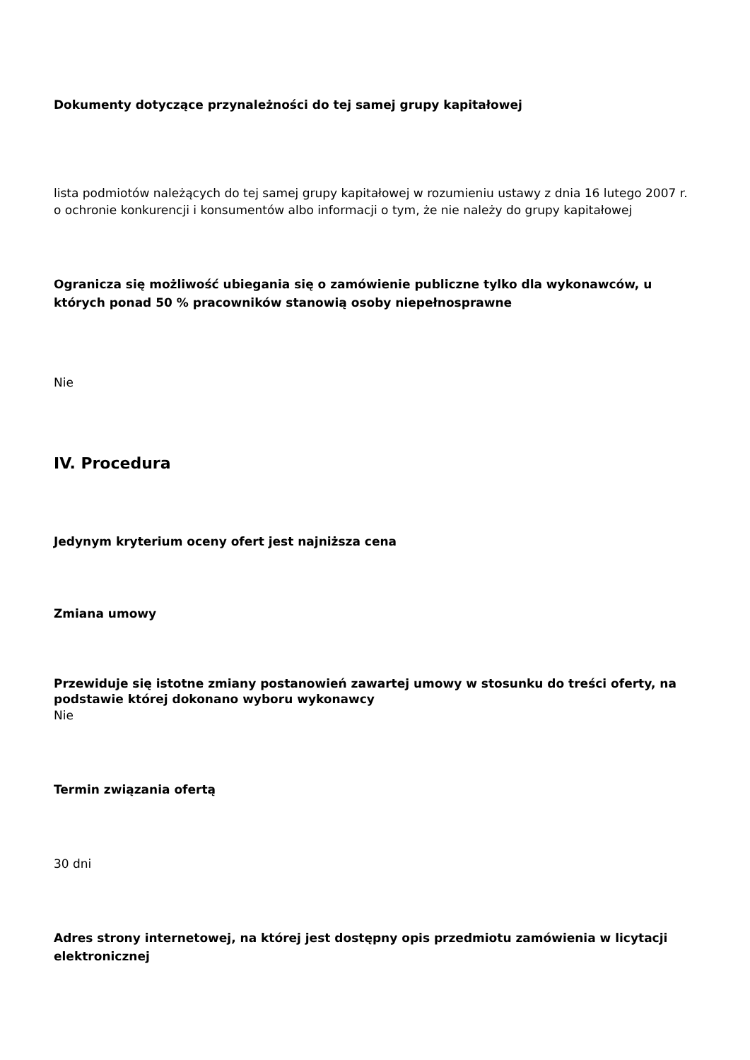Dokumenty dotyczące przynależności do tej samej grupy kapitałowej
lista podmiotów należących do tej samej grupy kapitałowej w rozumieniu ustawy z dnia 16 lutego 2007 r. o ochronie konkurencji i konsumentów albo informacji o tym, że nie należy do grupy kapitałowej
Ogranicza się możliwość ubiegania się o zamówienie publiczne tylko dla wykonawców, u których ponad 50 % pracowników stanowią osoby niepełnosprawne
Nie
IV. Procedura
Jedynym kryterium oceny ofert jest najniższa cena
Zmiana umowy
Przewiduje się istotne zmiany postanowień zawartej umowy w stosunku do treści oferty, na podstawie której dokonano wyboru wykonawcy
Nie
Termin związania ofertą
30 dni
Adres strony internetowej, na której jest dostępny opis przedmiotu zamówienia w licytacji elektronicznej